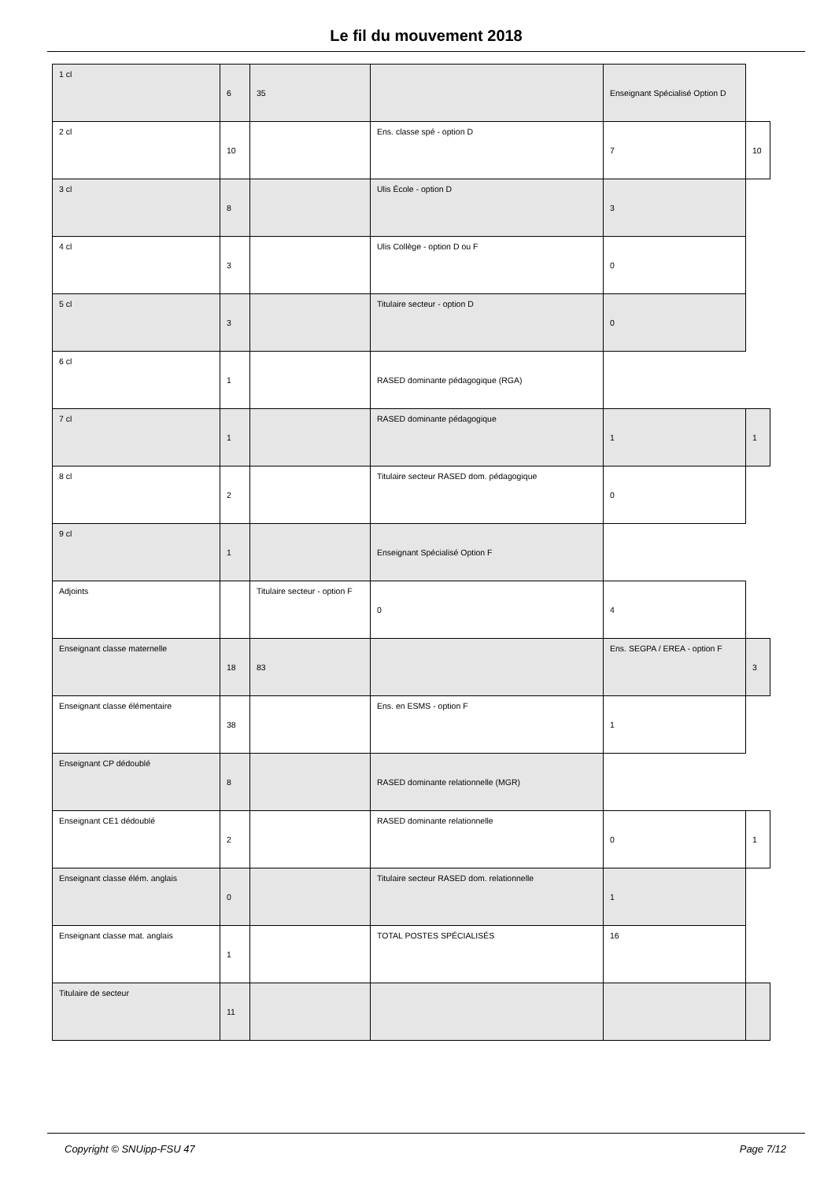Le fil du mouvement 2018
| 1 cl | 6 | 35 | | Enseignant Spécialisé Option D | |
| 2 cl | 10 | | Ens. classe spé - option D | 7 | 10 |
| 3 cl | 8 | | Ulis École - option D | 3 | |
| 4 cl | 3 | | Ulis Collège - option D ou F | 0 | |
| 5 cl | 3 | | Titulaire secteur - option D | 0 | |
| 6 cl | 1 | | RASED dominante pédagogique (RGA) | | |
| 7 cl | 1 | | RASED dominante pédagogique | 1 | 1 |
| 8 cl | 2 | | Titulaire secteur RASED dom. pédagogique | 0 | |
| 9 cl | 1 | | Enseignant Spécialisé Option F | | |
| Adjoints | | Titulaire secteur - option F | 0 | 4 | |
| Enseignant classe maternelle | 18 | 83 | | Ens. SEGPA / EREA - option F | 3 |
| Enseignant classe élémentaire | 38 | | Ens. en ESMS - option F | 1 | |
| Enseignant CP dédoublé | 8 | | RASED dominante relationnelle (MGR) | | |
| Enseignant CE1 dédoublé | 2 | | RASED dominante relationnelle | 0 | 1 |
| Enseignant classe élém. anglais | 0 | | Titulaire secteur RASED dom. relationnelle | 1 | |
| Enseignant classe mat. anglais | 1 | | TOTAL POSTES SPÉCIALISÉS | 16 | |
| Titulaire de secteur | 11 | | | | |
Copyright © SNUipp-FSU 47 Page 7/12